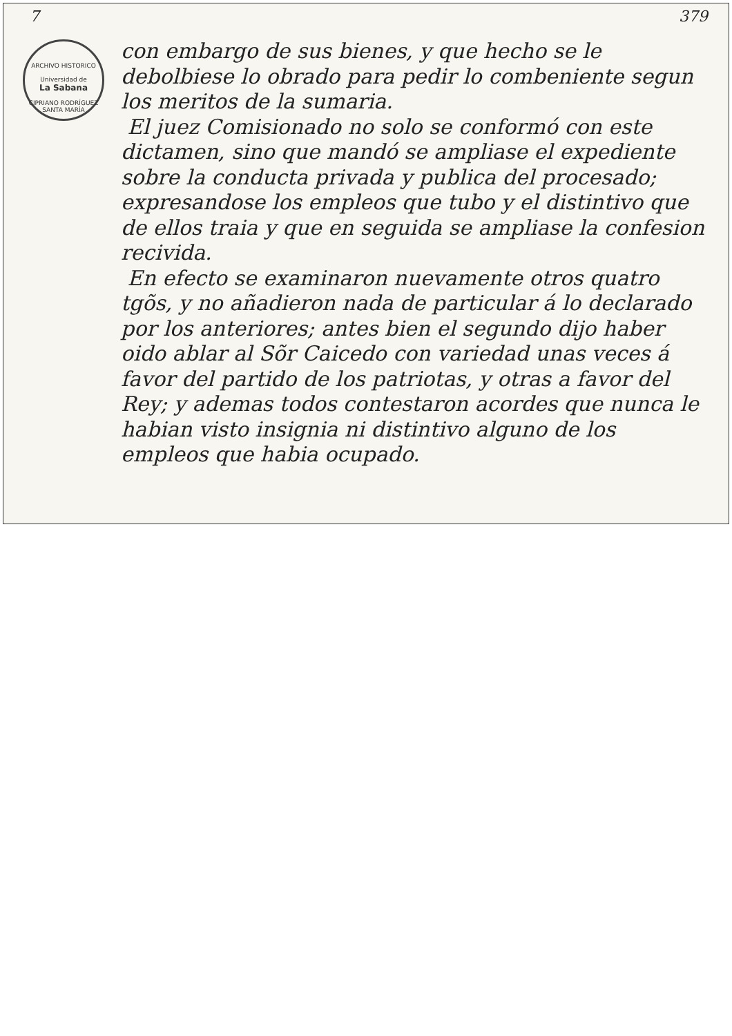7 379
ARCHIVO HISTORICO
Universidad de
La Sabana
CIPRIANO RODRÍGUEZ SANTA MARÍA
con embargo de sus bienes, y que hecho se le debolbiese lo obrado para pedir lo combeniente segun los meritos de la sumaria.
El juez Comisionado no solo se conformó con este dictamen, sino que mandó se ampliase el expediente sobre la conducta privada y publica del procesado; expresandose los empleos que tubo y el distintivo que de ellos traia y que en seguida se ampliase la confesion recivida.
En efecto se examinaron nuevamente otros quatro tgõs, y no añadieron nada de particular á lo declarado por los anteriores; antes bien el segundo dijo haber oido ablar al Sõr Caicedo con variedad unas veces á favor del partido de los patriotas, y otras a favor del Rey; y ademas todos contestaron acordes que nunca le habian visto insignia ni distintivo alguno de los empleos que habia ocupado.